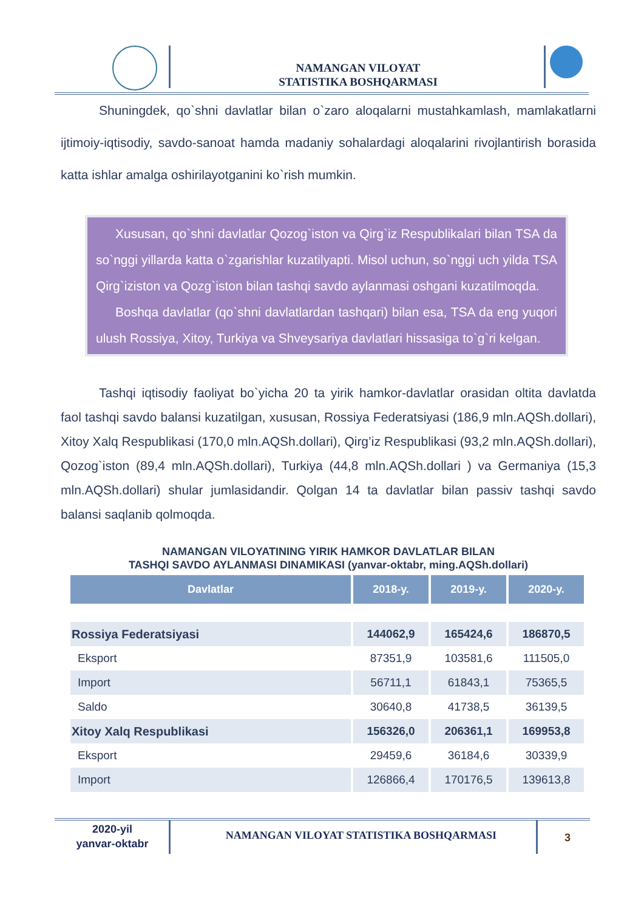NAMANGAN VILOYAT
STATISTIKA BOSHQARMASI
Shuningdek, qo`shni davlatlar bilan o`zaro aloqalarni mustahkamlash, mamlakatlarni ijtimoiy-iqtisodiy, savdo-sanoat hamda madaniy sohalardagi aloqalarini rivojlantirish borasida katta ishlar amalga oshirilayotganini ko`rish mumkin.
Xususan, qo`shni davlatlar Qozog`iston va Qirg`iz Respublikalari bilan TSA da so`nggi yillarda katta o`zgarishlar kuzatilyapti. Misol uchun, so`nggi uch yilda TSA Qirg`iziston va Qozg`iston bilan tashqi savdo aylanmasi oshgani kuzatilmoqda.
Boshqa davlatlar (qo`shni davlatlardan tashqari) bilan esa, TSA da eng yuqori ulush Rossiya, Xitoy, Turkiya va Shveysariya davlatlari hissasiga to`g`ri kelgan.
Tashqi iqtisodiy faoliyat bo`yicha 20 ta yirik hamkor-davlatlar orasidan oltita davlatda faol tashqi savdo balansi kuzatilgan, xususan, Rossiya Federatsiyasi (186,9 mln.AQSh.dollari), Xitoy Xalq Respublikasi (170,0 mln.AQSh.dollari), Qirg’iz Respublikasi (93,2 mln.AQSh.dollari), Qozog`iston (89,4 mln.AQSh.dollari), Turkiya (44,8 mln.AQSh.dollari ) va Germaniya (15,3 mln.AQSh.dollari) shular jumlasidandir. Qolgan 14 ta davlatlar bilan passiv tashqi savdo balansi saqlanib qolmoqda.
NAMANGAN VILOYATINING YIRIK HAMKOR DAVLATLAR BILAN
TASHQI SAVDO AYLANMASI DINAMIKASI (yanvar-oktabr, ming.AQSh.dollari)
| Davlatlar | 2018-y. | 2019-y. | 2020-y. |
| --- | --- | --- | --- |
| Rossiya Federatsiyasi | 144062,9 | 165424,6 | 186870,5 |
| Eksport | 87351,9 | 103581,6 | 111505,0 |
| Import | 56711,1 | 61843,1 | 75365,5 |
| Saldo | 30640,8 | 41738,5 | 36139,5 |
| Xitoy Xalq Respublikasi | 156326,0 | 206361,1 | 169953,8 |
| Eksport | 29459,6 | 36184,6 | 30339,9 |
| Import | 126866,4 | 170176,5 | 139613,8 |
2020-yil
yanvar-oktabr
NAMANGAN VILOYAT STATISTIKA BOSHQARMASI 3